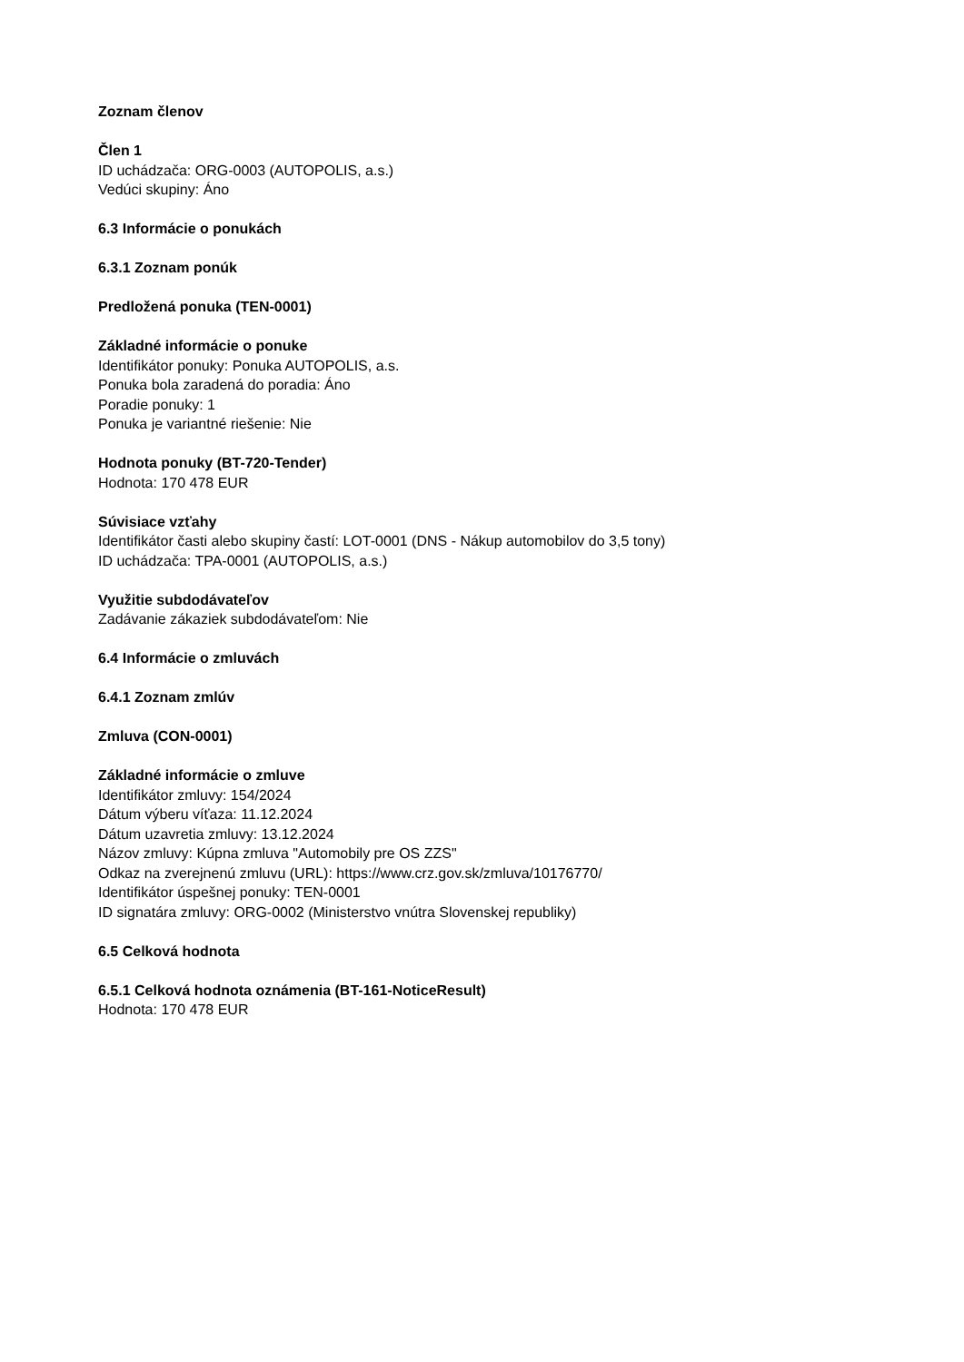Zoznam členov
Člen 1
ID uchádzača: ORG-0003 (AUTOPOLIS, a.s.)
Vedúci skupiny: Áno
6.3 Informácie o ponukách
6.3.1 Zoznam ponúk
Predložená ponuka (TEN-0001)
Základné informácie o ponuke
Identifikátor ponuky: Ponuka AUTOPOLIS, a.s.
Ponuka bola zaradená do poradia: Áno
Poradie ponuky: 1
Ponuka je variantné riešenie: Nie
Hodnota ponuky (BT-720-Tender)
Hodnota: 170 478 EUR
Súvisiace vzťahy
Identifikátor časti alebo skupiny častí: LOT-0001 (DNS - Nákup automobilov do 3,5 tony)
ID uchádzača: TPA-0001 (AUTOPOLIS, a.s.)
Využitie subdodávateľov
Zadávanie zákaziek subdodávateľom: Nie
6.4 Informácie o zmluvách
6.4.1 Zoznam zmlúv
Zmluva (CON-0001)
Základné informácie o zmluve
Identifikátor zmluvy: 154/2024
Dátum výberu víťaza: 11.12.2024
Dátum uzavretia zmluvy: 13.12.2024
Názov zmluvy: Kúpna zmluva "Automobily pre OS ZZS"
Odkaz na zverejnenú zmluvu (URL): https://www.crz.gov.sk/zmluva/10176770/
Identifikátor úspešnej ponuky: TEN-0001
ID signatára zmluvy: ORG-0002 (Ministerstvo vnútra Slovenskej republiky)
6.5 Celková hodnota
6.5.1 Celková hodnota oznámenia (BT-161-NoticeResult)
Hodnota: 170 478 EUR